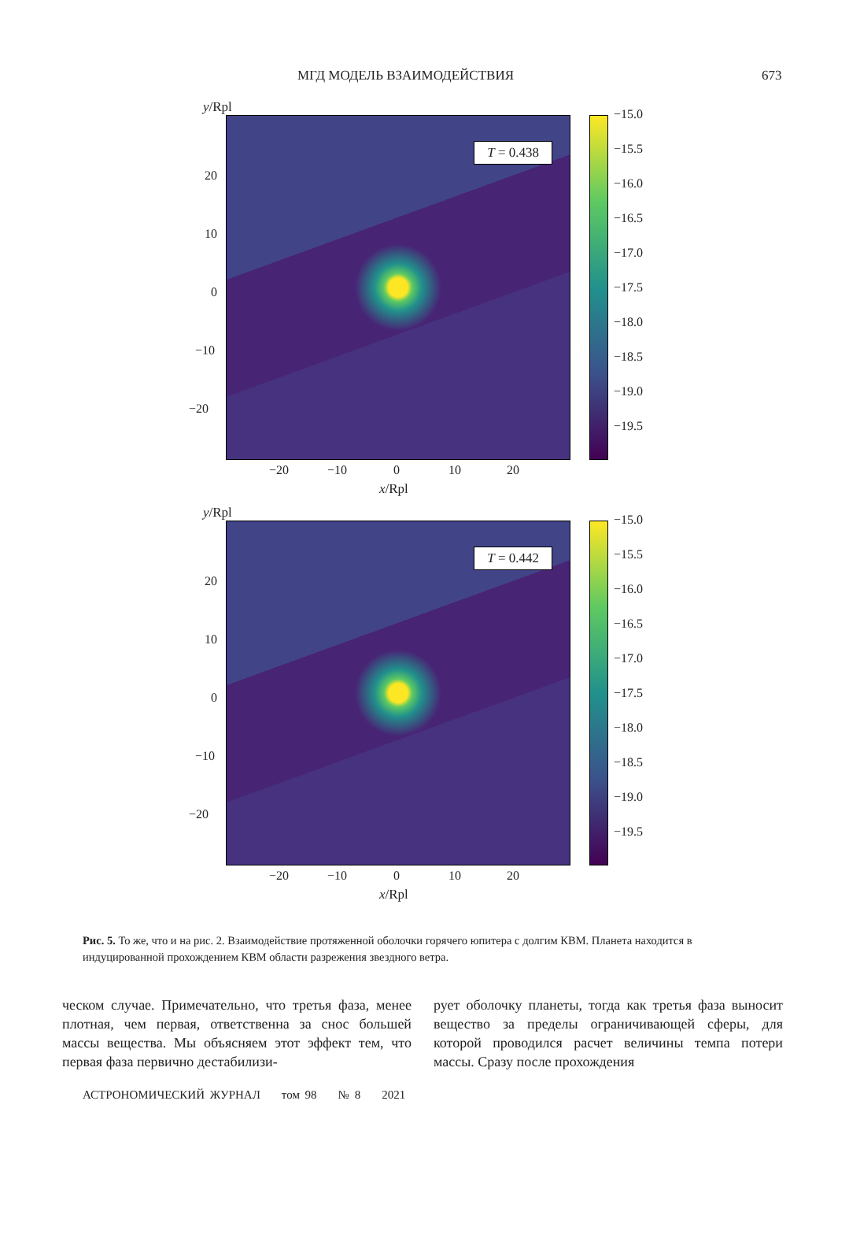МГД МОДЕЛЬ ВЗАИМОДЕЙСТВИЯ 673
y/Rpl
T = 0.438
20
10
0
−10
−20
−20 −10 0 10 20
x/Rpl
−15.0
−15.5
−16.0
−16.5
−17.0
−17.5
−18.0
−18.5
−19.0
−19.5
y/Rpl
T = 0.442
20
10
0
−10
−20
−20 −10 0 10 20
x/Rpl
−15.0
−15.5
−16.0
−16.5
−17.0
−17.5
−18.0
−18.5
−19.0
−19.5
Рис. 5. То же, что и на рис. 2. Взаимодействие протяженной оболочки горячего юпитера с долгим КВМ. Планета находится в индуцированной прохождением КВМ области разрежения звездного ветра.
ческом случае. Примечательно, что третья фаза, менее плотная, чем первая, ответственна за снос большей массы вещества. Мы объясняем этот эффект тем, что первая фаза первично дестабилизи-
рует оболочку планеты, тогда как третья фаза выносит вещество за пределы ограничивающей сферы, для которой проводился расчет величины темпа потери массы. Сразу после прохождения
АСТРОНОМИЧЕСКИЙ ЖУРНАЛ том 98 № 8 2021